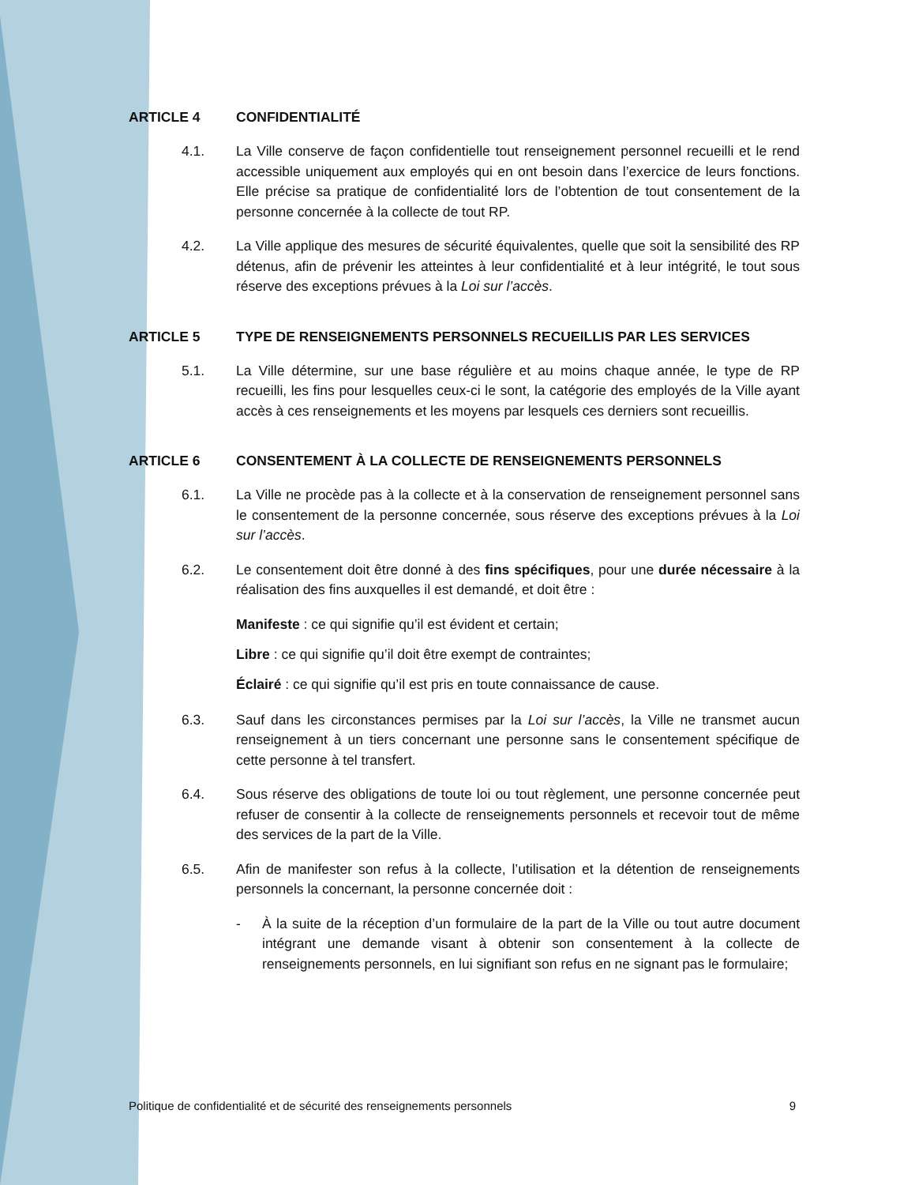ARTICLE 4 CONFIDENTIALITÉ
4.1. La Ville conserve de façon confidentielle tout renseignement personnel recueilli et le rend accessible uniquement aux employés qui en ont besoin dans l’exercice de leurs fonctions. Elle précise sa pratique de confidentialité lors de l’obtention de tout consentement de la personne concernée à la collecte de tout RP.
4.2. La Ville applique des mesures de sécurité équivalentes, quelle que soit la sensibilité des RP détenus, afin de prévenir les atteintes à leur confidentialité et à leur intégrité, le tout sous réserve des exceptions prévues à la Loi sur l’accès.
ARTICLE 5 TYPE DE RENSEIGNEMENTS PERSONNELS RECUEILLIS PAR LES SERVICES
5.1. La Ville détermine, sur une base régulière et au moins chaque année, le type de RP recueilli, les fins pour lesquelles ceux-ci le sont, la catégorie des employés de la Ville ayant accès à ces renseignements et les moyens par lesquels ces derniers sont recueillis.
ARTICLE 6 CONSENTEMENT À LA COLLECTE DE RENSEIGNEMENTS PERSONNELS
6.1. La Ville ne procède pas à la collecte et à la conservation de renseignement personnel sans le consentement de la personne concernée, sous réserve des exceptions prévues à la Loi sur l’accès.
6.2. Le consentement doit être donné à des fins spécifiques, pour une durée nécessaire à la réalisation des fins auxquelles il est demandé, et doit être :
Manifeste : ce qui signifie qu’il est évident et certain;
Libre : ce qui signifie qu’il doit être exempt de contraintes;
Éclairé : ce qui signifie qu’il est pris en toute connaissance de cause.
6.3. Sauf dans les circonstances permises par la Loi sur l’accès, la Ville ne transmet aucun renseignement à un tiers concernant une personne sans le consentement spécifique de cette personne à tel transfert.
6.4. Sous réserve des obligations de toute loi ou tout règlement, une personne concernée peut refuser de consentir à la collecte de renseignements personnels et recevoir tout de même des services de la part de la Ville.
6.5. Afin de manifester son refus à la collecte, l’utilisation et la détention de renseignements personnels la concernant, la personne concernée doit :
- À la suite de la réception d’un formulaire de la part de la Ville ou tout autre document intégrant une demande visant à obtenir son consentement à la collecte de renseignements personnels, en lui signifiant son refus en ne signant pas le formulaire;
Politique de confidentialité et de sécurité des renseignements personnels 9